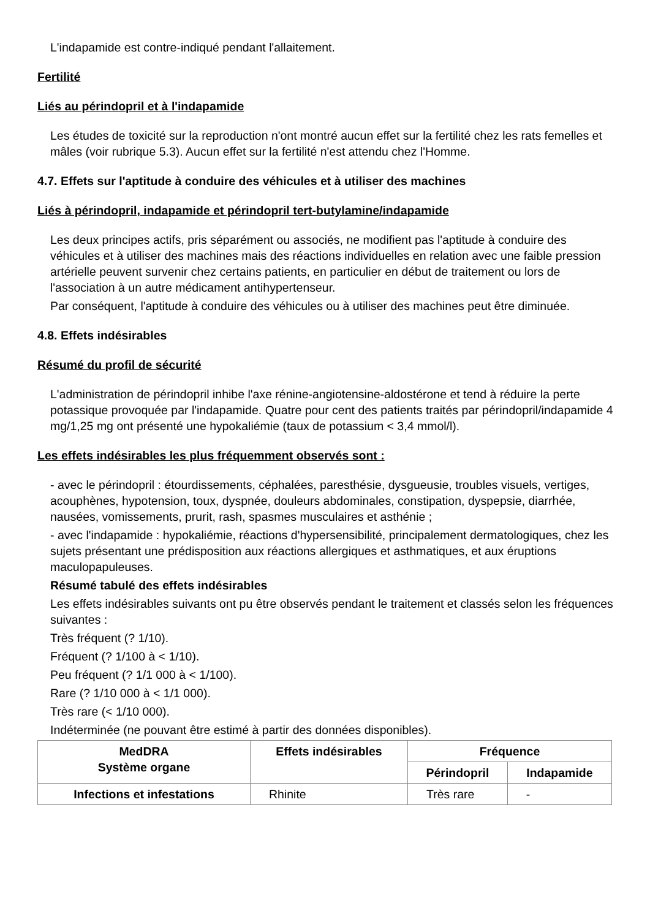L'indapamide est contre-indiqué pendant l'allaitement.
Fertilité
Liés au périndopril et à l'indapamide
Les études de toxicité sur la reproduction n'ont montré aucun effet sur la fertilité chez les rats femelles et mâles (voir rubrique 5.3). Aucun effet sur la fertilité n'est attendu chez l'Homme.
4.7. Effets sur l'aptitude à conduire des véhicules et à utiliser des machines
Liés à périndopril, indapamide et périndopril tert-butylamine/indapamide
Les deux principes actifs, pris séparément ou associés, ne modifient pas l'aptitude à conduire des véhicules et à utiliser des machines mais des réactions individuelles en relation avec une faible pression artérielle peuvent survenir chez certains patients, en particulier en début de traitement ou lors de l'association à un autre médicament antihypertenseur.
Par conséquent, l'aptitude à conduire des véhicules ou à utiliser des machines peut être diminuée.
4.8. Effets indésirables
Résumé du profil de sécurité
L'administration de périndopril inhibe l'axe rénine-angiotensine-aldostérone et tend à réduire la perte potassique provoquée par l'indapamide. Quatre pour cent des patients traités par périndopril/indapamide 4 mg/1,25 mg ont présenté une hypokaliémie (taux de potassium < 3,4 mmol/l).
Les effets indésirables les plus fréquemment observés sont :
- avec le périndopril : étourdissements, céphalées, paresthésie, dysgueusie, troubles visuels, vertiges, acouphènes, hypotension, toux, dyspnée, douleurs abdominales, constipation, dyspepsie, diarrhée, nausées, vomissements, prurit, rash, spasmes musculaires et asthénie ;
- avec l'indapamide : hypokaliémie, réactions d'hypersensibilité, principalement dermatologiques, chez les sujets présentant une prédisposition aux réactions allergiques et asthmatiques, et aux éruptions maculopapuleuses.
Résumé tabulé des effets indésirables
Les effets indésirables suivants ont pu être observés pendant le traitement et classés selon les fréquences suivantes :
Très fréquent (? 1/10).
Fréquent (? 1/100 à < 1/10).
Peu fréquent (? 1/1 000 à < 1/100).
Rare (? 1/10 000 à < 1/1 000).
Très rare (< 1/10 000).
Indéterminée (ne pouvant être estimé à partir des données disponibles).
| MedDRA Système organe | Effets indésirables | Fréquence | |
| --- | --- | --- | --- |
| | | Périndopril | Indapamide |
| Infections et infestations | Rhinite | Très rare | - |